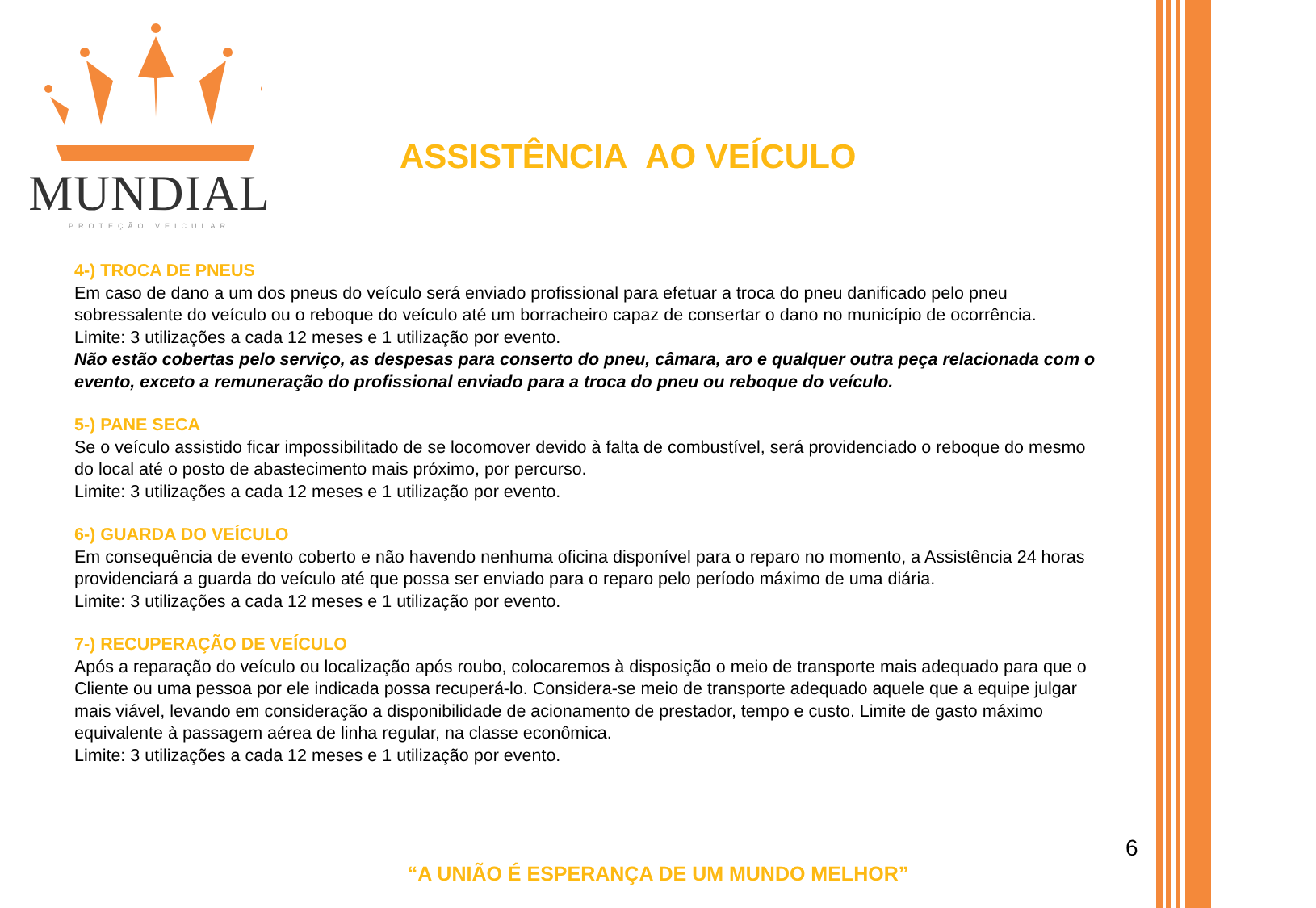MUNDIAL
PROTEÇÃO VEICULAR
ASSISTÊNCIA AO VEÍCULO
4-) TROCA DE PNEUS
Em caso de dano a um dos pneus do veículo será enviado profissional para efetuar a troca do pneu danificado pelo pneu sobressalente do veículo ou o reboque do veículo até um borracheiro capaz de consertar o dano no município de ocorrência.
Limite: 3 utilizações a cada 12 meses e 1 utilização por evento.
Não estão cobertas pelo serviço, as despesas para conserto do pneu, câmara, aro e qualquer outra peça relacionada com o evento, exceto a remuneração do profissional enviado para a troca do pneu ou reboque do veículo.
5-) PANE SECA
Se o veículo assistido ficar impossibilitado de se locomover devido à falta de combustível, será providenciado o reboque do mesmo do local até o posto de abastecimento mais próximo, por percurso.
Limite: 3 utilizações a cada 12 meses e 1 utilização por evento.
6-) GUARDA DO VEÍCULO
Em consequência de evento coberto e não havendo nenhuma oficina disponível para o reparo no momento, a Assistência 24 horas providenciará a guarda do veículo até que possa ser enviado para o reparo pelo período máximo de uma diária.
Limite: 3 utilizações a cada 12 meses e 1 utilização por evento.
7-) RECUPERAÇÃO DE VEÍCULO
Após a reparação do veículo ou localização após roubo, colocaremos à disposição o meio de transporte mais adequado para que o Cliente ou uma pessoa por ele indicada possa recuperá-lo. Considera-se meio de transporte adequado aquele que a equipe julgar mais viável, levando em consideração a disponibilidade de acionamento de prestador, tempo e custo. Limite de gasto máximo equivalente à passagem aérea de linha regular, na classe econômica.
Limite: 3 utilizações a cada 12 meses e 1 utilização por evento.
6
“A UNIÃO É ESPERANÇA DE UM MUNDO MELHOR”